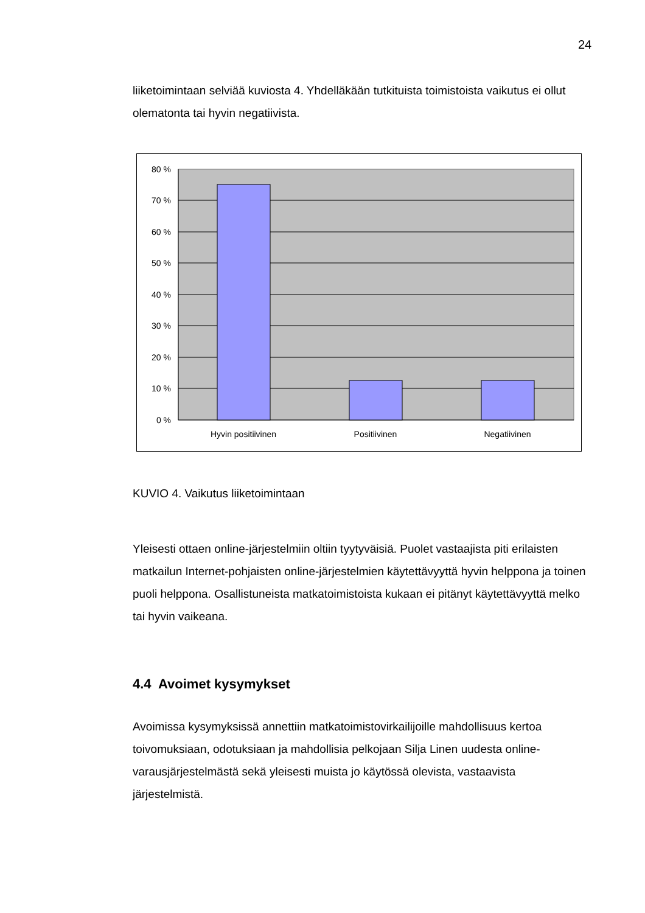24
liiketoimintaan selviää kuviosta 4. Yhdelläkään tutkituista toimistoista vaikutus ei ollut olematonta tai hyvin negatiivista.
80 %
70 %
60 %
50 %
40 %
30 %
20 %
10 %
0 %
Hyvin positiivinen
Positiivinen
Negatiivinen
KUVIO 4. Vaikutus liiketoimintaan
Yleisesti ottaen online-järjestelmiin oltiin tyytyväisiä. Puolet vastaajista piti erilaisten matkailun Internet-pohjaisten online-järjestelmien käytettävyyttä hyvin helppona ja toinen puoli helppona. Osallistuneista matkatoimistoista kukaan ei pitänyt käytettävyyttä melko tai hyvin vaikeana.
4.4 Avoimet kysymykset
Avoimissa kysymyksissä annettiin matkatoimistovirkailijoille mahdollisuus kertoa toivomuksiaan, odotuksiaan ja mahdollisia pelkojaan Silja Linen uudesta online-varausjärjestelmästä sekä yleisesti muista jo käytössä olevista, vastaavista järjestelmistä.